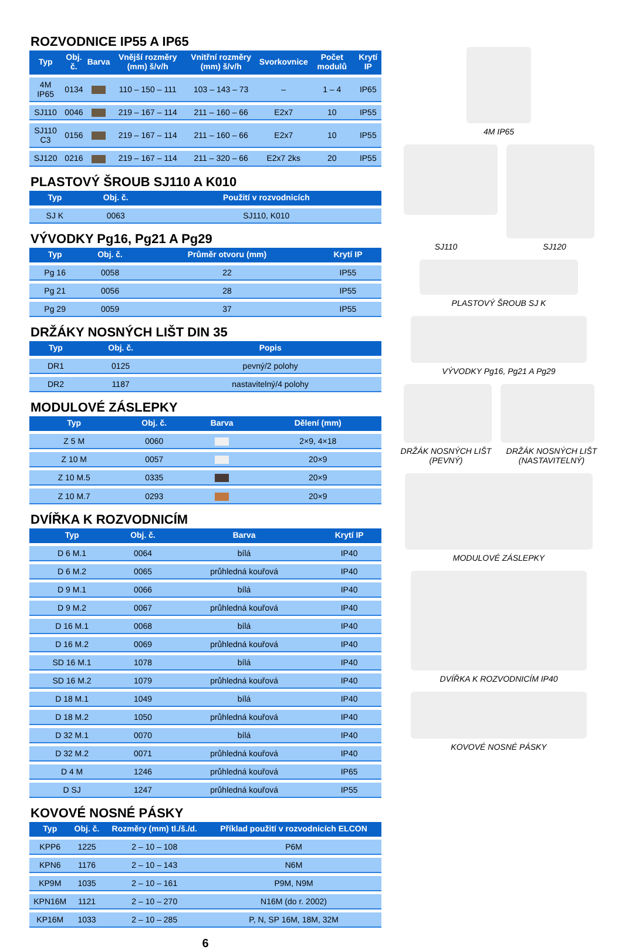ROZVODNICE IP55 A IP65
| Typ | Obj. č. | Barva | Vnější rozměry (mm) š/v/h | Vnitřní rozměry (mm) š/v/h | Svorkovnice | Počet modulů | Krytí IP |
| --- | --- | --- | --- | --- | --- | --- | --- |
| 4M IP65 | 0134 | | 110 – 150 – 111 | 103 – 143 – 73 | – | 1 – 4 | IP65 |
| SJ110 | 0046 | | 219 – 167 – 114 | 211 – 160 – 66 | E2x7 | 10 | IP55 |
| SJ110 C3 | 0156 | | 219 – 167 – 114 | 211 – 160 – 66 | E2x7 | 10 | IP55 |
| SJ120 | 0216 | | 219 – 167 – 114 | 211 – 320 – 66 | E2x7 2ks | 20 | IP55 |
PLASTOVÝ ŠROUB SJ110 A K010
| Typ | Obj. č. | Použití v rozvodnicích |
| --- | --- | --- |
| SJ K | 0063 | SJ110, K010 |
VÝVODKY Pg16, Pg21 A Pg29
| Typ | Obj. č. | Průměr otvoru (mm) | Krytí IP |
| --- | --- | --- | --- |
| Pg 16 | 0058 | 22 | IP55 |
| Pg 21 | 0056 | 28 | IP55 |
| Pg 29 | 0059 | 37 | IP55 |
DRŽÁKY NOSNÝCH LIŠT DIN 35
| Typ | Obj. č. | Popis |
| --- | --- | --- |
| DR1 | 0125 | pevný/2 polohy |
| DR2 | 1187 | nastavitelný/4 polohy |
MODULOVÉ ZÁSLEPKY
| Typ | Obj. č. | Barva | Dělení (mm) |
| --- | --- | --- | --- |
| Z 5 M | 0060 | | 2×9, 4×18 |
| Z 10 M | 0057 | | 20×9 |
| Z 10 M.5 | 0335 | | 20×9 |
| Z 10 M.7 | 0293 | | 20×9 |
DVÍŘKA K ROZVODNICÍM
| Typ | Obj. č. | Barva | Krytí IP |
| --- | --- | --- | --- |
| D 6 M.1 | 0064 | bílá | IP40 |
| D 6 M.2 | 0065 | průhledná kouřová | IP40 |
| D 9 M.1 | 0066 | bílá | IP40 |
| D 9 M.2 | 0067 | průhledná kouřová | IP40 |
| D 16 M.1 | 0068 | bílá | IP40 |
| D 16 M.2 | 0069 | průhledná kouřová | IP40 |
| SD 16 M.1 | 1078 | bílá | IP40 |
| SD 16 M.2 | 1079 | průhledná kouřová | IP40 |
| D 18 M.1 | 1049 | bílá | IP40 |
| D 18 M.2 | 1050 | průhledná kouřová | IP40 |
| D 32 M.1 | 0070 | bílá | IP40 |
| D 32 M.2 | 0071 | průhledná kouřová | IP40 |
| D 4 M | 1246 | průhledná kouřová | IP65 |
| D SJ | 1247 | průhledná kouřová | IP55 |
KOVOVÉ NOSNÉ PÁSKY
| Typ | Obj. č. | Rozměry (mm) tl./š./d. | Příklad použití v rozvodnicích ELCON |
| --- | --- | --- | --- |
| KPP6 | 1225 | 2 – 10 – 108 | P6M |
| KPN6 | 1176 | 2 – 10 – 143 | N6M |
| KP9M | 1035 | 2 – 10 – 161 | P9M, N9M |
| KPN16M | 1121 | 2 – 10 – 270 | N16M (do r. 2002) |
| KP16M | 1033 | 2 – 10 – 285 | P, N, SP 16M, 18M, 32M |
6
4M IP65
SJ110 SJ120
PLASTOVÝ ŠROUB SJ K
VÝVODKY Pg16, Pg21 A Pg29
DRŽÁK NOSNÝCH LIŠT (PEVNÝ) DRŽÁK NOSNÝCH LIŠT (NASTAVITELNÝ)
MODULOVÉ ZÁSLEPKY
DVÍŘKA K ROZVODNICÍM IP40
KOVOVÉ NOSNÉ PÁSKY